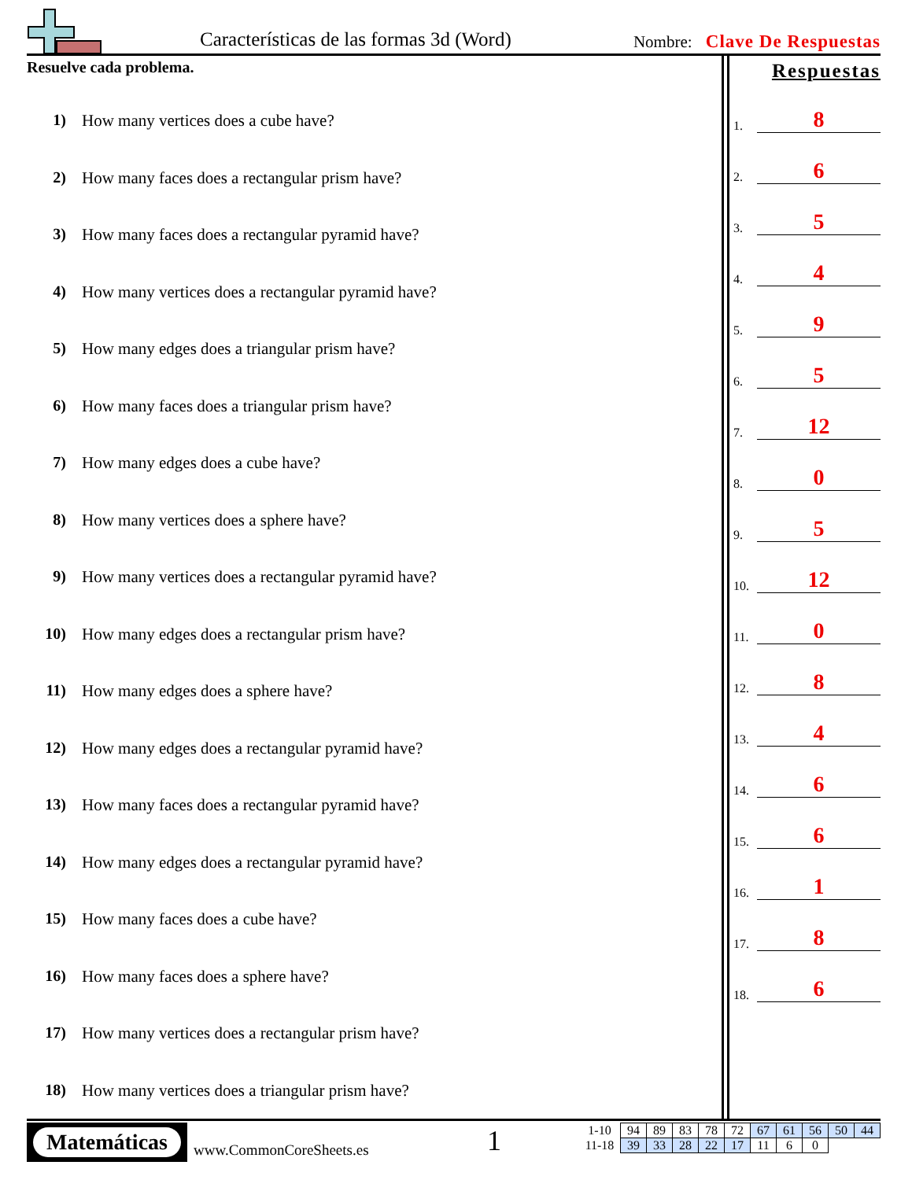Características de las formas 3d (Word)
Nombre: Clave De Respuestas
Resuelve cada problema.
1) How many vertices does a cube have?
2) How many faces does a rectangular prism have?
3) How many faces does a rectangular pyramid have?
4) How many vertices does a rectangular pyramid have?
5) How many edges does a triangular prism have?
6) How many faces does a triangular prism have?
7) How many edges does a cube have?
8) How many vertices does a sphere have?
9) How many vertices does a rectangular pyramid have?
10) How many edges does a rectangular prism have?
11) How many edges does a sphere have?
12) How many edges does a rectangular pyramid have?
13) How many faces does a rectangular pyramid have?
14) How many edges does a rectangular pyramid have?
15) How many faces does a cube have?
16) How many faces does a sphere have?
17) How many vertices does a rectangular prism have?
18) How many vertices does a triangular prism have?
Respuestas
1. 8
2. 6
3. 5
4. 4
5. 9
6. 5
7. 12
8. 0
9. 5
10. 12
11. 0
12. 8
13. 4
14. 6
15. 6
16. 1
17. 8
18. 6
Matemáticas
www.CommonCoreSheets.es 1
| 1-10 | 94 | 89 | 83 | 78 | 72 | 67 | 61 | 56 | 50 | 44 |
| 11-18 | 39 | 33 | 28 | 22 | 17 | 11 | 6 | 0 | | |